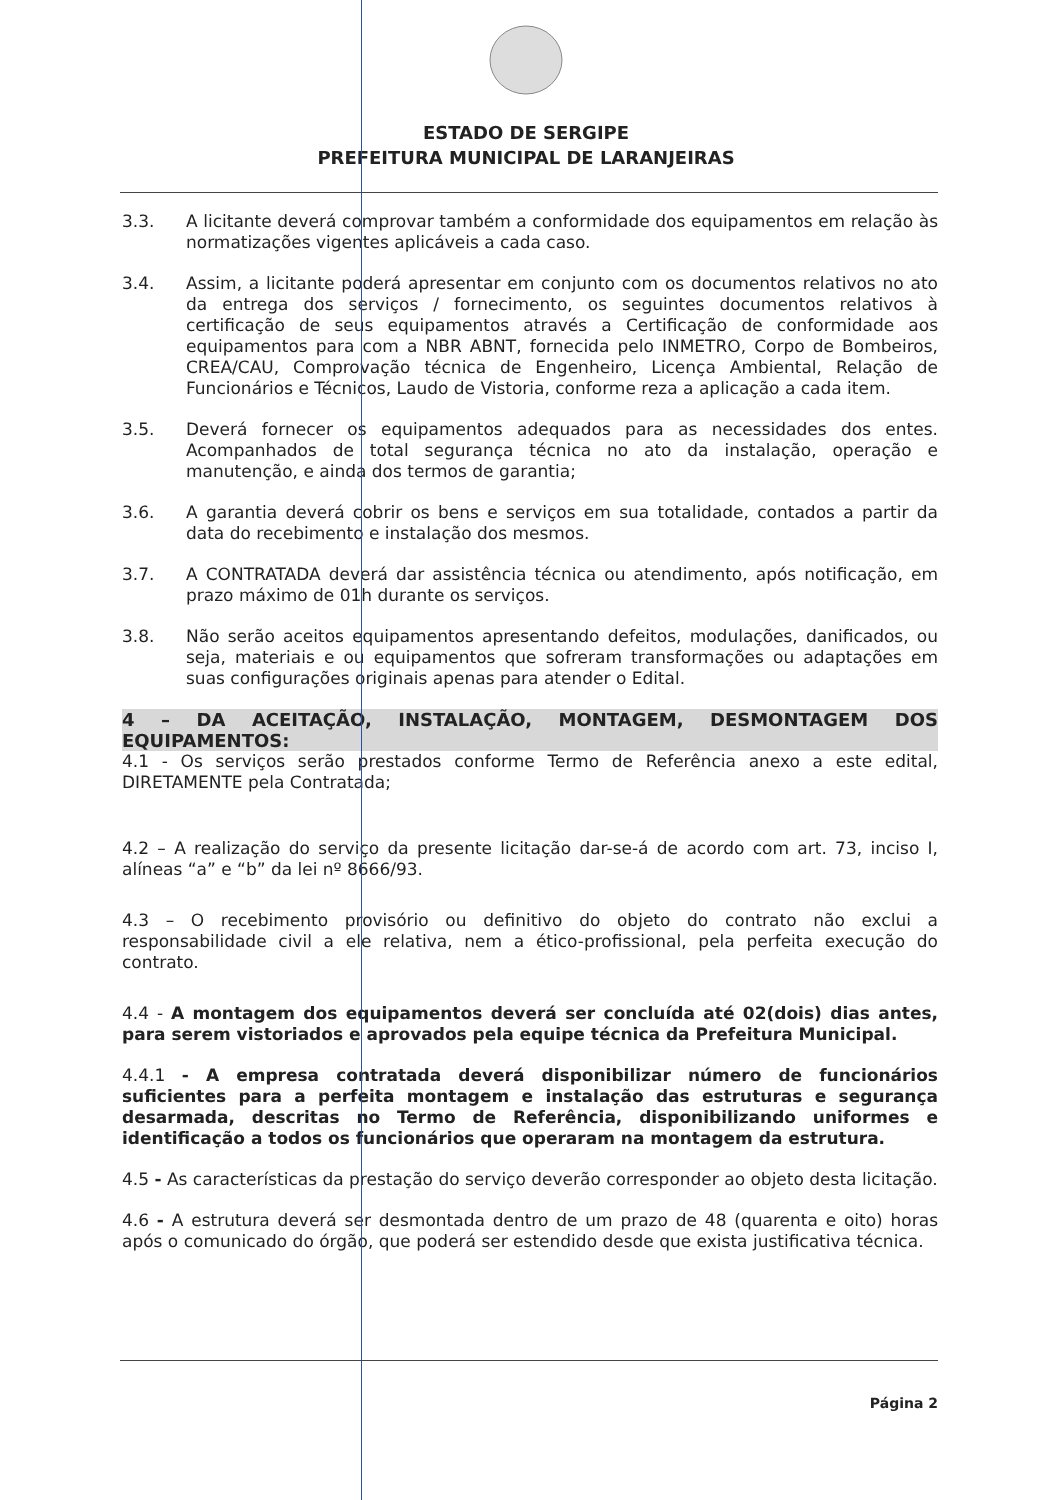ESTADO DE SERGIPE
PREFEITURA MUNICIPAL DE LARANJEIRAS
3.3. A licitante deverá comprovar também a conformidade dos equipamentos em relação às normatizações vigentes aplicáveis a cada caso.
3.4. Assim, a licitante poderá apresentar em conjunto com os documentos relativos no ato da entrega dos serviços / fornecimento, os seguintes documentos relativos à certificação de seus equipamentos através a Certificação de conformidade aos equipamentos para com a NBR ABNT, fornecida pelo INMETRO, Corpo de Bombeiros, CREA/CAU, Comprovação técnica de Engenheiro, Licença Ambiental, Relação de Funcionários e Técnicos, Laudo de Vistoria, conforme reza a aplicação a cada item.
3.5. Deverá fornecer os equipamentos adequados para as necessidades dos entes. Acompanhados de total segurança técnica no ato da instalação, operação e manutenção, e ainda dos termos de garantia;
3.6. A garantia deverá cobrir os bens e serviços em sua totalidade, contados a partir da data do recebimento e instalação dos mesmos.
3.7. A CONTRATADA deverá dar assistência técnica ou atendimento, após notificação, em prazo máximo de 01h durante os serviços.
3.8. Não serão aceitos equipamentos apresentando defeitos, modulações, danificados, ou seja, materiais e ou equipamentos que sofreram transformações ou adaptações em suas configurações originais apenas para atender o Edital.
4 – DA ACEITAÇÃO, INSTALAÇÃO, MONTAGEM, DESMONTAGEM DOS EQUIPAMENTOS:
4.1 - Os serviços serão prestados conforme Termo de Referência anexo a este edital, DIRETAMENTE pela Contratada;
4.2 – A realização do serviço da presente licitação dar-se-á de acordo com art. 73, inciso I, alíneas “a” e “b” da lei nº 8666/93.
4.3 – O recebimento provisório ou definitivo do objeto do contrato não exclui a responsabilidade civil a ele relativa, nem a ético-profissional, pela perfeita execução do contrato.
4.4 - A montagem dos equipamentos deverá ser concluída até 02(dois) dias antes, para serem vistoriados e aprovados pela equipe técnica da Prefeitura Municipal.
4.4.1 - A empresa contratada deverá disponibilizar número de funcionários suficientes para a perfeita montagem e instalação das estruturas e segurança desarmada, descritas no Termo de Referência, disponibilizando uniformes e identificação a todos os funcionários que operaram na montagem da estrutura.
4.5 - As características da prestação do serviço deverão corresponder ao objeto desta licitação.
4.6 - A estrutura deverá ser desmontada dentro de um prazo de 48 (quarenta e oito) horas após o comunicado do órgão, que poderá ser estendido desde que exista justificativa técnica.
Página 2